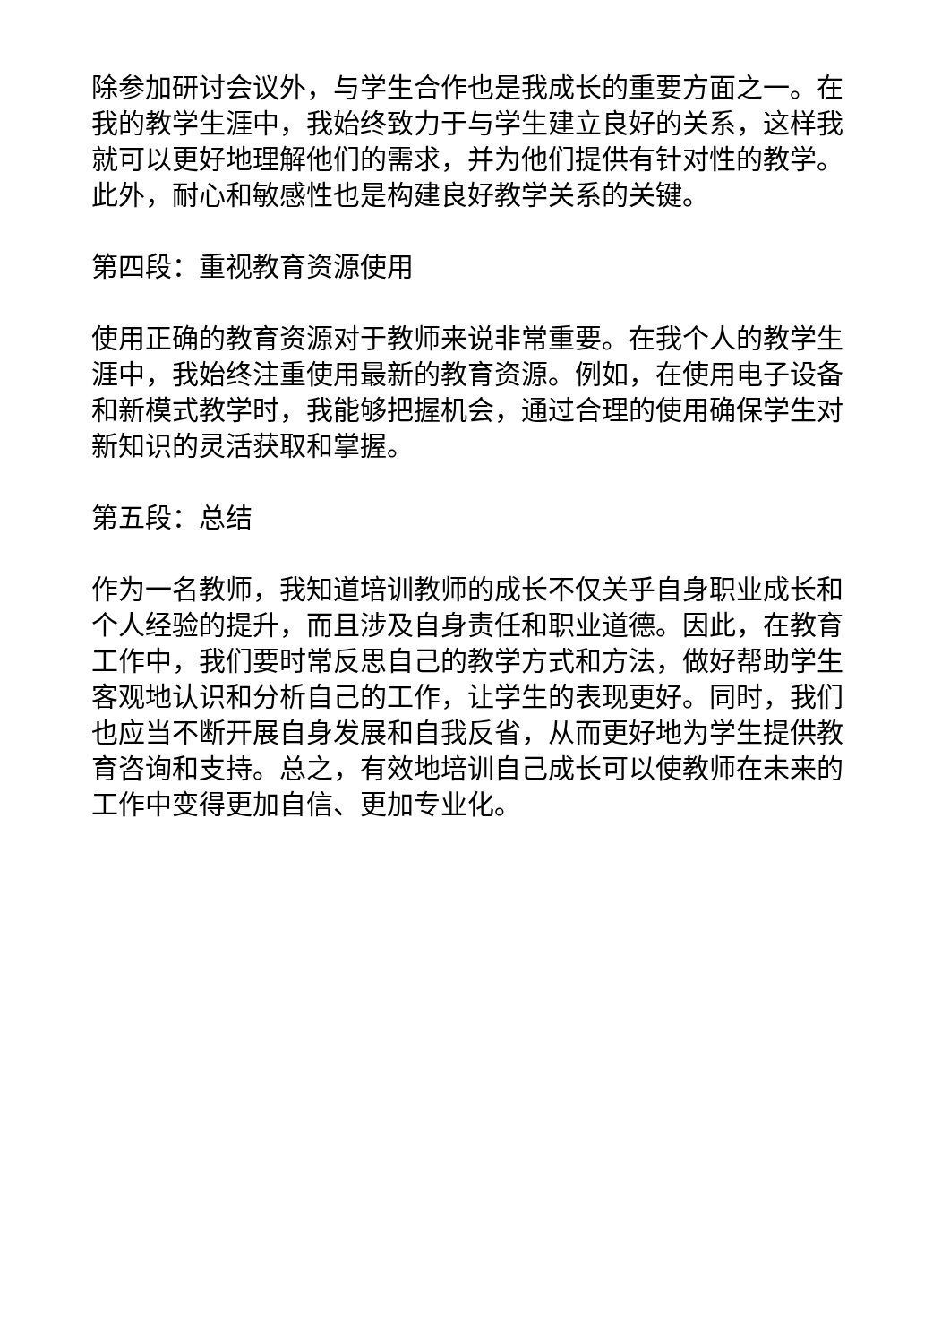除参加研讨会议外，与学生合作也是我成长的重要方面之一。在我的教学生涯中，我始终致力于与学生建立良好的关系，这样我就可以更好地理解他们的需求，并为他们提供有针对性的教学。此外，耐心和敏感性也是构建良好教学关系的关键。
第四段：重视教育资源使用
使用正确的教育资源对于教师来说非常重要。在我个人的教学生涯中，我始终注重使用最新的教育资源。例如，在使用电子设备和新模式教学时，我能够把握机会，通过合理的使用确保学生对新知识的灵活获取和掌握。
第五段：总结
作为一名教师，我知道培训教师的成长不仅关乎自身职业成长和个人经验的提升，而且涉及自身责任和职业道德。因此，在教育工作中，我们要时常反思自己的教学方式和方法，做好帮助学生客观地认识和分析自己的工作，让学生的表现更好。同时，我们也应当不断开展自身发展和自我反省，从而更好地为学生提供教育咨询和支持。总之，有效地培训自己成长可以使教师在未来的工作中变得更加自信、更加专业化。